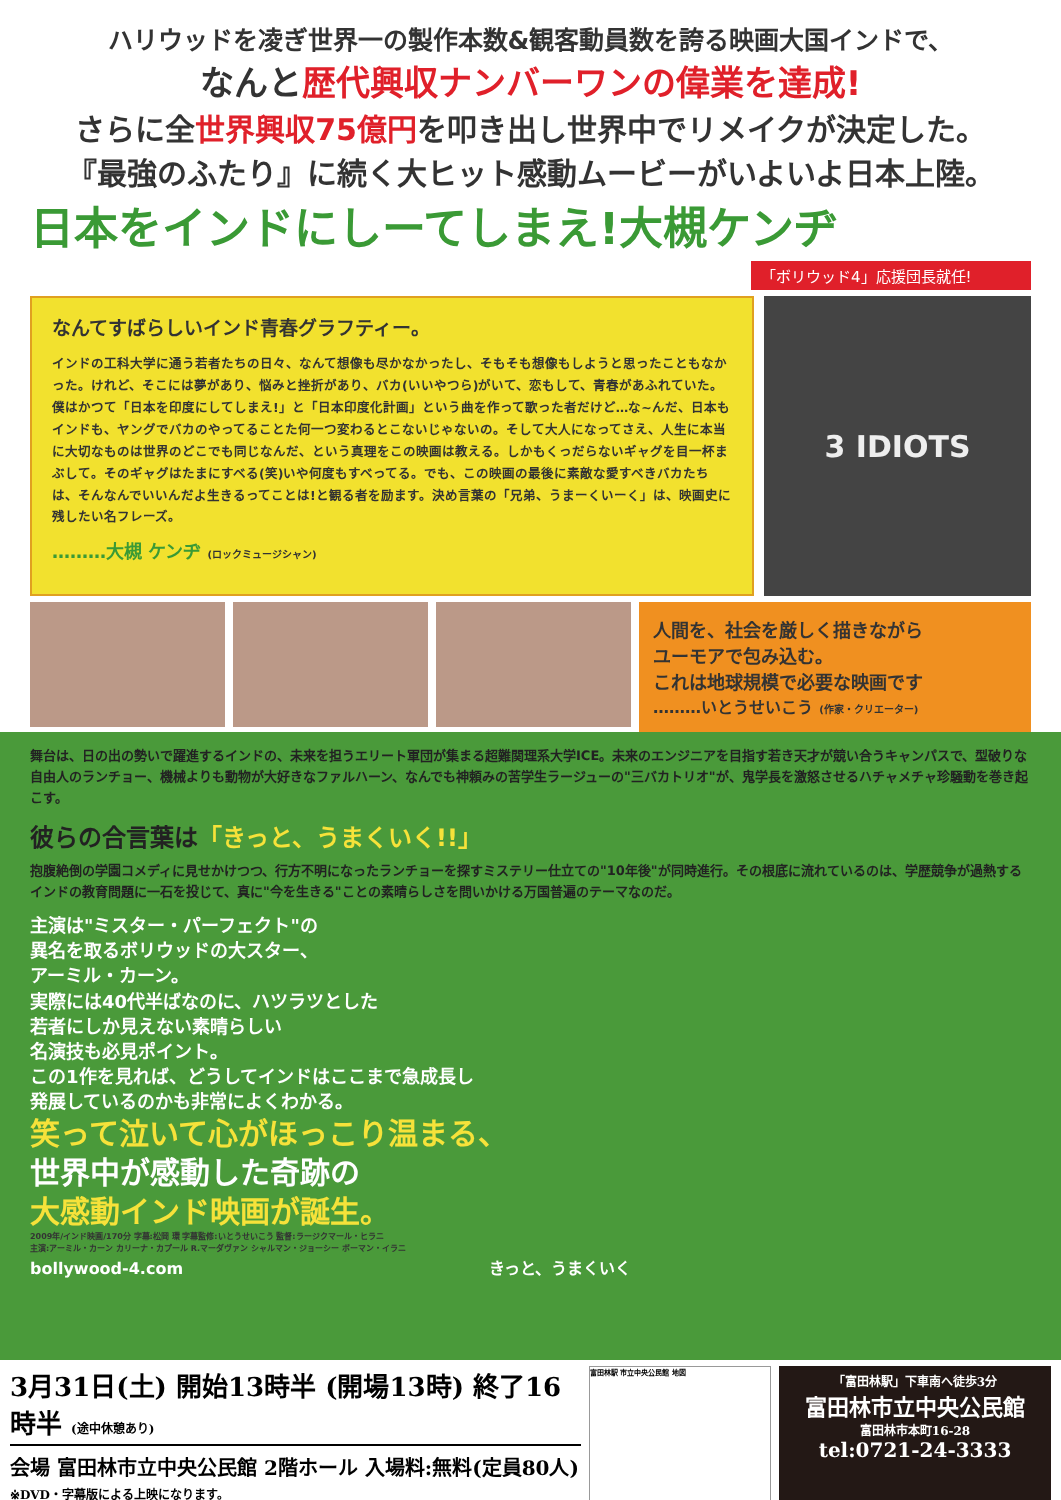ハリウッドを凌ぎ世界一の製作本数&観客動員数を誇る映画大国インドで、
なんと歴代興収ナンバーワンの偉業を達成!
さらに全世界興収75億円を叩き出し世界中でリメイクが決定した。
『最強のふたり』に続く大ヒット感動ムービーがいよいよ日本上陸。
日本をインドにしーてしまえ!大槻ケンヂ
「ボリウッド4」応援団長就任!
なんてすばらしいインド青春グラフティー。
インドの工科大学に通う若者たちの日々、なんて想像も尽かなかったし、そもそも想像もしようと思ったこともなかった。けれど、そこには夢があり、悩みと挫折があり、バカ(いいやつら)がいて、恋もして、青春があふれていた。僕はかつて「日本を印度にしてしまえ!」と「日本印度化計画」という曲を作って歌った者だけど…な~んだ、日本もインドも、ヤングでバカのやってることた何一つ変わるとこないじゃないの。そして大人になってさえ、人生に本当に大切なものは世界のどこでも同じなんだ、という真理をこの映画は教える。しかもくっだらないギャグを目一杯まぶして。そのギャグはたまにすべる(笑)いや何度もすべってる。でも、この映画の最後に素敵な愛すべきバカたちは、そんなんでいいんだよ生きるってことは!と観る者を励ます。決め言葉の「兄弟、うまーくいーく」は、映画史に残したい名フレーズ。
………大槻 ケンヂ (ロックミュージシャン)
3 IDIOTS
人間を、社会を厳しく描きながら
ユーモアで包み込む。
これは地球規模で必要な映画です
………いとうせいこう (作家・クリエーター)
舞台は、日の出の勢いで躍進するインドの、未来を担うエリート軍団が集まる超難関理系大学ICE。未来のエンジニアを目指す若き天才が競い合うキャンパスで、型破りな自由人のランチョー、機械よりも動物が大好きなファルハーン、なんでも神頼みの苦学生ラージューの"三バカトリオ"が、鬼学長を激怒させるハチャメチャ珍騒動を巻き起こす。
彼らの合言葉は「きっと、うまくいく!!」
抱腹絶倒の学園コメディに見せかけつつ、行方不明になったランチョーを探すミステリー仕立ての"10年後"が同時進行。その根底に流れているのは、学歴競争が過熱するインドの教育問題に一石を投じて、真に"今を生きる"ことの素晴らしさを問いかける万国普遍のテーマなのだ。
主演は"ミスター・パーフェクト"の
異名を取るボリウッドの大スター、
アーミル・カーン。
実際には40代半ばなのに、ハツラツとした
若者にしか見えない素晴らしい
名演技も必見ポイント。
この1作を見れば、どうしてインドはここまで急成長し
発展しているのかも非常によくわかる。
笑って泣いて心がほっこり温まる、
世界中が感動した奇跡の
大感動インド映画が誕生。
2009年/インド映画/170分 字幕:松岡 環 字幕監修:いとうせいこう 監督:ラージクマール・ヒラニ
主演:アーミル・カーン カリーナ・カプール R.マーダヴァン シャルマン・ジョーシー ボーマン・イラニ
bollywood-4.com きっと、うまくいく
3月31日(土) 開始13時半 (開場13時) 終了16時半 (途中休憩あり)
会場 富田林市立中央公民館 2階ホール 入場料:無料(定員80人)
※DVD・字幕版による上映になります。
富田林駅 市立中央公民館 地図
「富田林駅」下車南へ徒歩3分
富田林市立中央公民館
富田林市本町16-28
tel:0721-24-3333